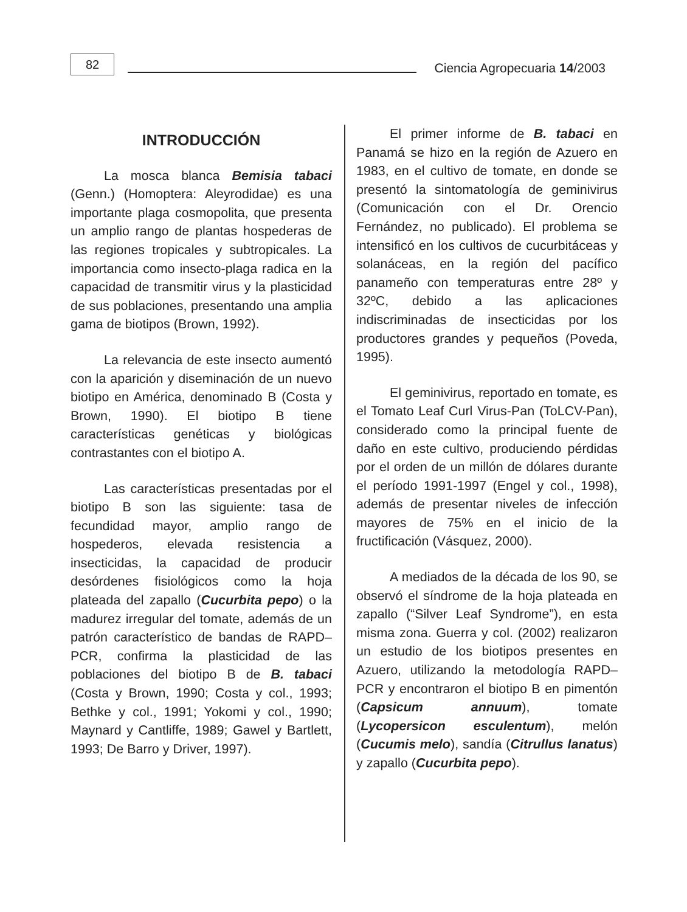82
Ciencia Agropecuaria 14/2003
INTRODUCCIÓN
La mosca blanca Bemisia tabaci (Genn.) (Homoptera: Aleyrodidae) es una importante plaga cosmopolita, que presenta un amplio rango de plantas hospederas de las regiones tropicales y subtropicales. La importancia como insecto-plaga radica en la capacidad de transmitir virus y la plasticidad de sus poblaciones, presentando una amplia gama de biotipos (Brown, 1992).
La relevancia de este insecto aumentó con la aparición y diseminación de un nuevo biotipo en América, denominado B (Costa y Brown, 1990). El biotipo B tiene características genéticas y biológicas contrastantes con el biotipo A.
Las características presentadas por el biotipo B son las siguiente: tasa de fecundidad mayor, amplio rango de hospederos, elevada resistencia a insecticidas, la capacidad de producir desórdenes fisiológicos como la hoja plateada del zapallo (Cucurbita pepo) o la madurez irregular del tomate, además de un patrón característico de bandas de RAPD–PCR, confirma la plasticidad de las poblaciones del biotipo B de B. tabaci (Costa y Brown, 1990; Costa y col., 1993; Bethke y col., 1991; Yokomi y col., 1990; Maynard y Cantliffe, 1989; Gawel y Bartlett, 1993; De Barro y Driver, 1997).
El primer informe de B. tabaci en Panamá se hizo en la región de Azuero en 1983, en el cultivo de tomate, en donde se presentó la sintomatología de geminivirus (Comunicación con el Dr. Orencio Fernández, no publicado). El problema se intensificó en los cultivos de cucurbitáceas y solanáceas, en la región del pacífico panameño con temperaturas entre 28º y 32ºC, debido a las aplicaciones indiscriminadas de insecticidas por los productores grandes y pequeños (Poveda, 1995).
El geminivirus, reportado en tomate, es el Tomato Leaf Curl Virus-Pan (ToLCV-Pan), considerado como la principal fuente de daño en este cultivo, produciendo pérdidas por el orden de un millón de dólares durante el período 1991-1997 (Engel y col., 1998), además de presentar niveles de infección mayores de 75% en el inicio de la fructificación (Vásquez, 2000).
A mediados de la década de los 90, se observó el síndrome de la hoja plateada en zapallo (“Silver Leaf Syndrome”), en esta misma zona. Guerra y col. (2002) realizaron un estudio de los biotipos presentes en Azuero, utilizando la metodología RAPD–PCR y encontraron el biotipo B en pimentón (Capsicum annuum), tomate (Lycopersicon esculentum), melón (Cucumis melo), sandía (Citrullus lanatus) y zapallo (Cucurbita pepo).